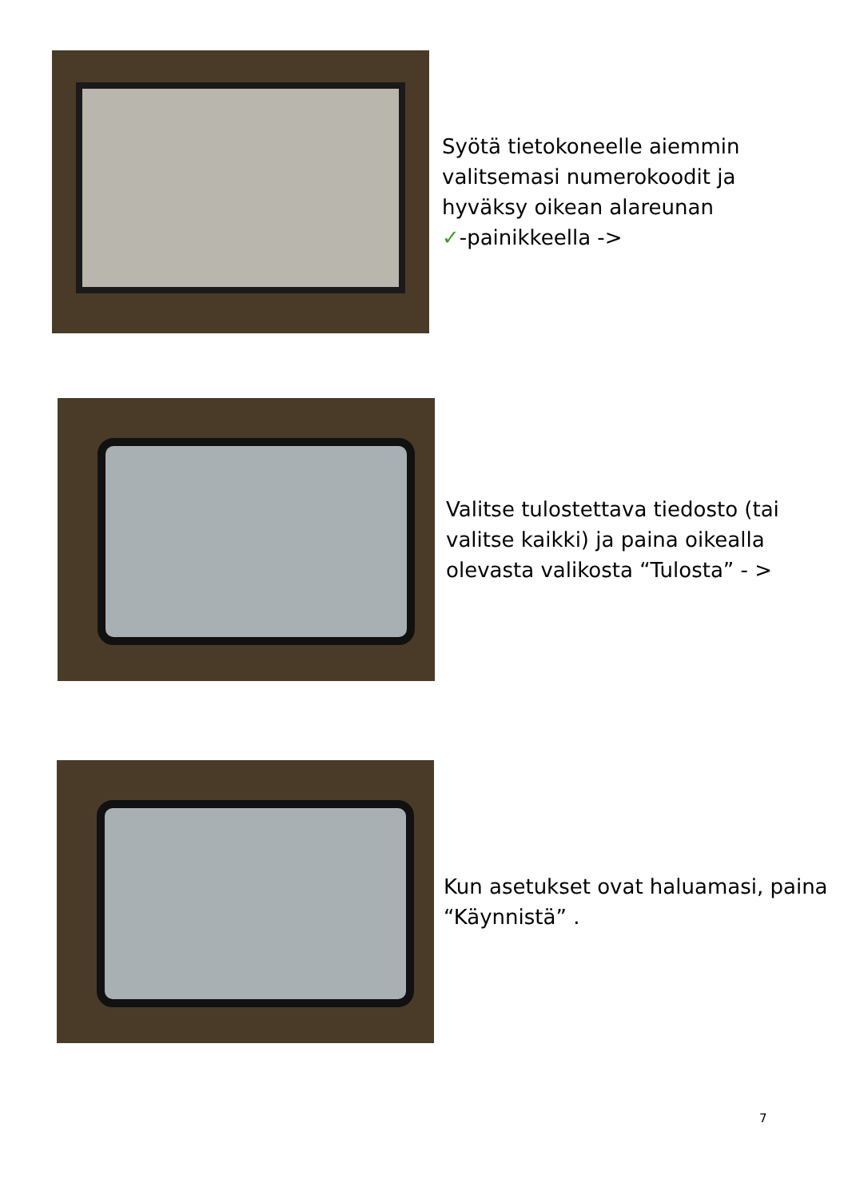Syötä tietokoneelle aiemmin
valitsemasi numerokoodit ja
hyväksy oikean alareunan
✓-painikkeella ->
Valitse tulostettava tiedosto (tai
valitse kaikki) ja paina oikealla
olevasta valikosta “Tulosta” - >
Kun asetukset ovat haluamasi, paina
“Käynnistä” .
7